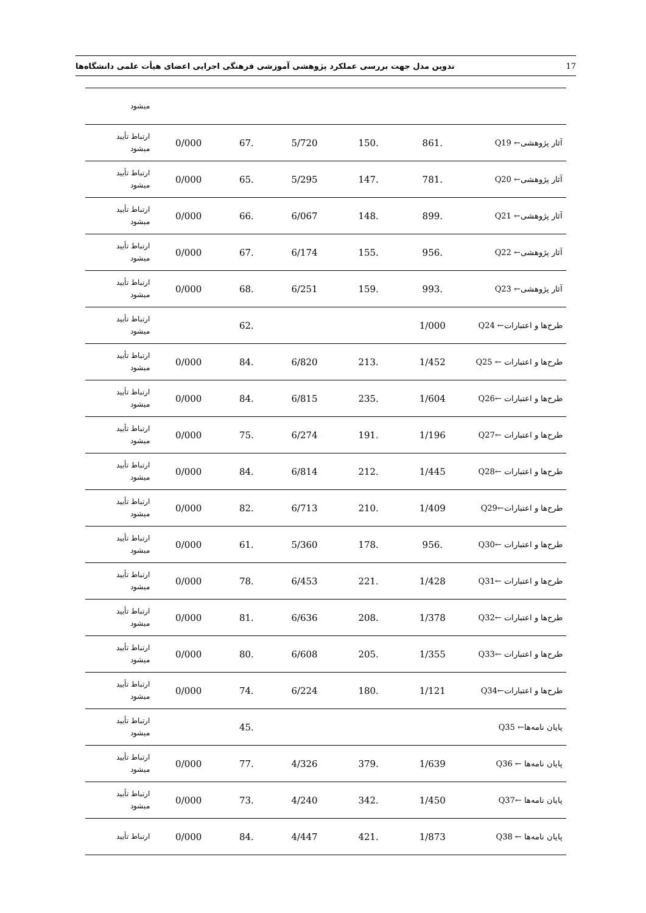تدوین مدل جهت بررسی عملکرد پژوهشی آموزشی فرهنگی اجرایی اعضای هیأت علمی دانشگاه‌ها 17
| | | | | | | میشود |
| آثار پژوهشی← Q19 | .861 | .150 | 5/720 | .67 | 0/000 | ارتباط تأیید میشود |
| آثار پژوهشی← Q20 | .781 | .147 | 5/295 | .65 | 0/000 | ارتباط تأیید میشود |
| آثار پژوهشی← Q21 | .899 | .148 | 6/067 | .66 | 0/000 | ارتباط تأیید میشود |
| آثار پژوهشی← Q22 | .956 | .155 | 6/174 | .67 | 0/000 | ارتباط تأیید میشود |
| آثار پژوهشی← Q23 | .993 | .159 | 6/251 | .68 | 0/000 | ارتباط تأیید میشود |
| طرح‌ها و اعتبارات← Q24 | 1/000 | | | .62 | | ارتباط تأیید میشود |
| طرح‌ها و اعتبارات ← Q25 | 1/452 | .213 | 6/820 | .84 | 0/000 | ارتباط تأیید میشود |
| طرح‌ها و اعتبارات ←Q26 | 1/604 | .235 | 6/815 | .84 | 0/000 | ارتباط تأیید میشود |
| طرح‌ها و اعتبارات ←Q27 | 1/196 | .191 | 6/274 | .75 | 0/000 | ارتباط تأیید میشود |
| طرح‌ها و اعتبارات ←Q28 | 1/445 | .212 | 6/814 | .84 | 0/000 | ارتباط تأیید میشود |
| طرح‌ها و اعتبارات←Q29 | 1/409 | .210 | 6/713 | .82 | 0/000 | ارتباط تأیید میشود |
| طرح‌ها و اعتبارات ←Q30 | .956 | .178 | 5/360 | .61 | 0/000 | ارتباط تأیید میشود |
| طرح‌ها و اعتبارات ←Q31 | 1/428 | .221 | 6/453 | .78 | 0/000 | ارتباط تأیید میشود |
| طرح‌ها و اعتبارات ←Q32 | 1/378 | .208 | 6/636 | .81 | 0/000 | ارتباط تأیید میشود |
| طرح‌ها و اعتبارات ←Q33 | 1/355 | .205 | 6/608 | .80 | 0/000 | ارتباط تأیید میشود |
| طرح‌ها و اعتبارات←Q34 | 1/121 | .180 | 6/224 | .74 | 0/000 | ارتباط تأیید میشود |
| پایان نامه‌ها← Q35 | | | | .45 | | ارتباط تأیید میشود |
| پایان نامه‌ها ← Q36 | 1/639 | .379 | 4/326 | .77 | 0/000 | ارتباط تأیید میشود |
| پایان نامه‌ها ←Q37 | 1/450 | .342 | 4/240 | .73 | 0/000 | ارتباط تأیید میشود |
| پایان نامه‌ها ← Q38 | 1/873 | .421 | 4/447 | .84 | 0/000 | ارتباط تأیید |